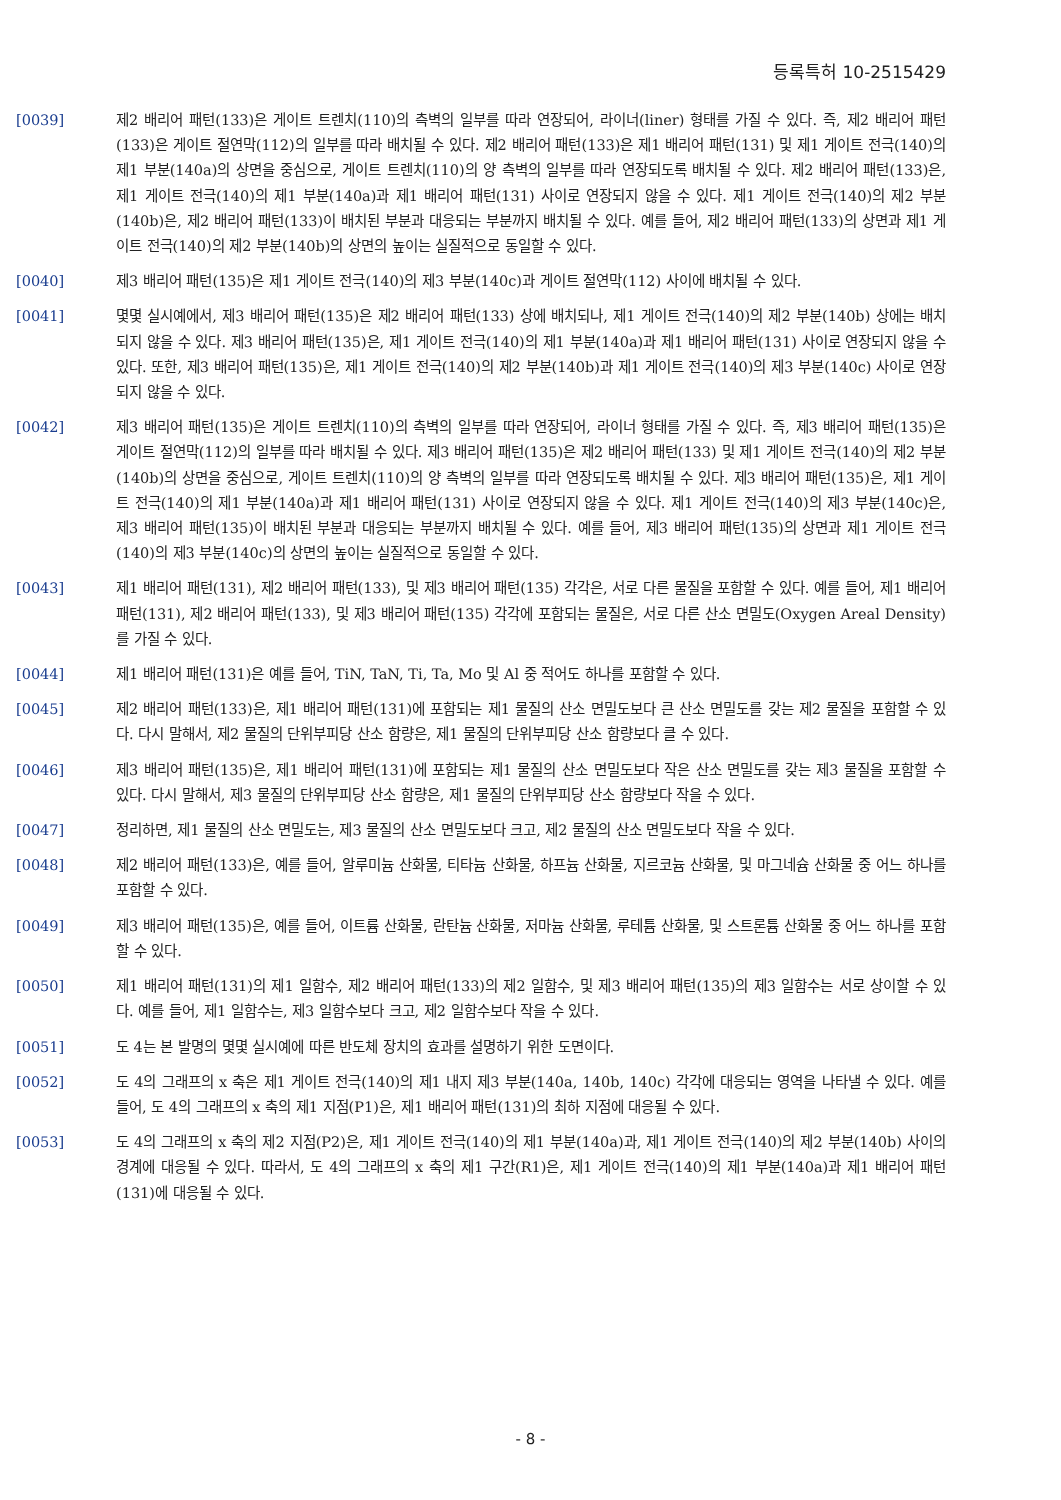등록특허 10-2515429
[0039] 제2 배리어 패턴(133)은 게이트 트렌치(110)의 측벽의 일부를 따라 연장되어, 라이너(liner) 형태를 가질 수 있다. 즉, 제2 배리어 패턴(133)은 게이트 절연막(112)의 일부를 따라 배치될 수 있다. 제2 배리어 패턴(133)은 제1 배리어 패턴(131) 및 제1 게이트 전극(140)의 제1 부분(140a)의 상면을 중심으로, 게이트 트렌치(110)의 양 측벽의 일부를 따라 연장되도록 배치될 수 있다. 제2 배리어 패턴(133)은, 제1 게이트 전극(140)의 제1 부분(140a)과 제1 배리어 패턴(131) 사이로 연장되지 않을 수 있다. 제1 게이트 전극(140)의 제2 부분(140b)은, 제2 배리어 패턴(133)이 배치된 부분과 대응되는 부분까지 배치될 수 있다. 예를 들어, 제2 배리어 패턴(133)의 상면과 제1 게이트 전극(140)의 제2 부분(140b)의 상면의 높이는 실질적으로 동일할 수 있다.
[0040] 제3 배리어 패턴(135)은 제1 게이트 전극(140)의 제3 부분(140c)과 게이트 절연막(112) 사이에 배치될 수 있다.
[0041] 몇몇 실시예에서, 제3 배리어 패턴(135)은 제2 배리어 패턴(133) 상에 배치되나, 제1 게이트 전극(140)의 제2 부분(140b) 상에는 배치되지 않을 수 있다. 제3 배리어 패턴(135)은, 제1 게이트 전극(140)의 제1 부분(140a)과 제1 배리어 패턴(131) 사이로 연장되지 않을 수 있다. 또한, 제3 배리어 패턴(135)은, 제1 게이트 전극(140)의 제2 부분(140b)과 제1 게이트 전극(140)의 제3 부분(140c) 사이로 연장되지 않을 수 있다.
[0042] 제3 배리어 패턴(135)은 게이트 트렌치(110)의 측벽의 일부를 따라 연장되어, 라이너 형태를 가질 수 있다. 즉, 제3 배리어 패턴(135)은 게이트 절연막(112)의 일부를 따라 배치될 수 있다. 제3 배리어 패턴(135)은 제2 배리어 패턴(133) 및 제1 게이트 전극(140)의 제2 부분(140b)의 상면을 중심으로, 게이트 트렌치(110)의 양 측벽의 일부를 따라 연장되도록 배치될 수 있다. 제3 배리어 패턴(135)은, 제1 게이트 전극(140)의 제1 부분(140a)과 제1 배리어 패턴(131) 사이로 연장되지 않을 수 있다. 제1 게이트 전극(140)의 제3 부분(140c)은, 제3 배리어 패턴(135)이 배치된 부분과 대응되는 부분까지 배치될 수 있다. 예를 들어, 제3 배리어 패턴(135)의 상면과 제1 게이트 전극(140)의 제3 부분(140c)의 상면의 높이는 실질적으로 동일할 수 있다.
[0043] 제1 배리어 패턴(131), 제2 배리어 패턴(133), 및 제3 배리어 패턴(135) 각각은, 서로 다른 물질을 포함할 수 있다. 예를 들어, 제1 배리어 패턴(131), 제2 배리어 패턴(133), 및 제3 배리어 패턴(135) 각각에 포함되는 물질은, 서로 다른 산소 면밀도(Oxygen Areal Density)를 가질 수 있다.
[0044] 제1 배리어 패턴(131)은 예를 들어, TiN, TaN, Ti, Ta, Mo 및 Al 중 적어도 하나를 포함할 수 있다.
[0045] 제2 배리어 패턴(133)은, 제1 배리어 패턴(131)에 포함되는 제1 물질의 산소 면밀도보다 큰 산소 면밀도를 갖는 제2 물질을 포함할 수 있다. 다시 말해서, 제2 물질의 단위부피당 산소 함량은, 제1 물질의 단위부피당 산소 함량보다 클 수 있다.
[0046] 제3 배리어 패턴(135)은, 제1 배리어 패턴(131)에 포함되는 제1 물질의 산소 면밀도보다 작은 산소 면밀도를 갖는 제3 물질을 포함할 수 있다. 다시 말해서, 제3 물질의 단위부피당 산소 함량은, 제1 물질의 단위부피당 산소 함량보다 작을 수 있다.
[0047] 정리하면, 제1 물질의 산소 면밀도는, 제3 물질의 산소 면밀도보다 크고, 제2 물질의 산소 면밀도보다 작을 수 있다.
[0048] 제2 배리어 패턴(133)은, 예를 들어, 알루미늄 산화물, 티타늄 산화물, 하프늄 산화물, 지르코늄 산화물, 및 마그네슘 산화물 중 어느 하나를 포함할 수 있다.
[0049] 제3 배리어 패턴(135)은, 예를 들어, 이트륨 산화물, 란탄늄 산화물, 저마늄 산화물, 루테튬 산화물, 및 스트론튬 산화물 중 어느 하나를 포함할 수 있다.
[0050] 제1 배리어 패턴(131)의 제1 일함수, 제2 배리어 패턴(133)의 제2 일함수, 및 제3 배리어 패턴(135)의 제3 일함수는 서로 상이할 수 있다. 예를 들어, 제1 일함수는, 제3 일함수보다 크고, 제2 일함수보다 작을 수 있다.
[0051] 도 4는 본 발명의 몇몇 실시예에 따른 반도체 장치의 효과를 설명하기 위한 도면이다.
[0052] 도 4의 그래프의 x 축은 제1 게이트 전극(140)의 제1 내지 제3 부분(140a, 140b, 140c) 각각에 대응되는 영역을 나타낼 수 있다. 예를 들어, 도 4의 그래프의 x 축의 제1 지점(P1)은, 제1 배리어 패턴(131)의 최하 지점에 대응될 수 있다.
[0053] 도 4의 그래프의 x 축의 제2 지점(P2)은, 제1 게이트 전극(140)의 제1 부분(140a)과, 제1 게이트 전극(140)의 제2 부분(140b) 사이의 경계에 대응될 수 있다. 따라서, 도 4의 그래프의 x 축의 제1 구간(R1)은, 제1 게이트 전극(140)의 제1 부분(140a)과 제1 배리어 패턴(131)에 대응될 수 있다.
- 8 -